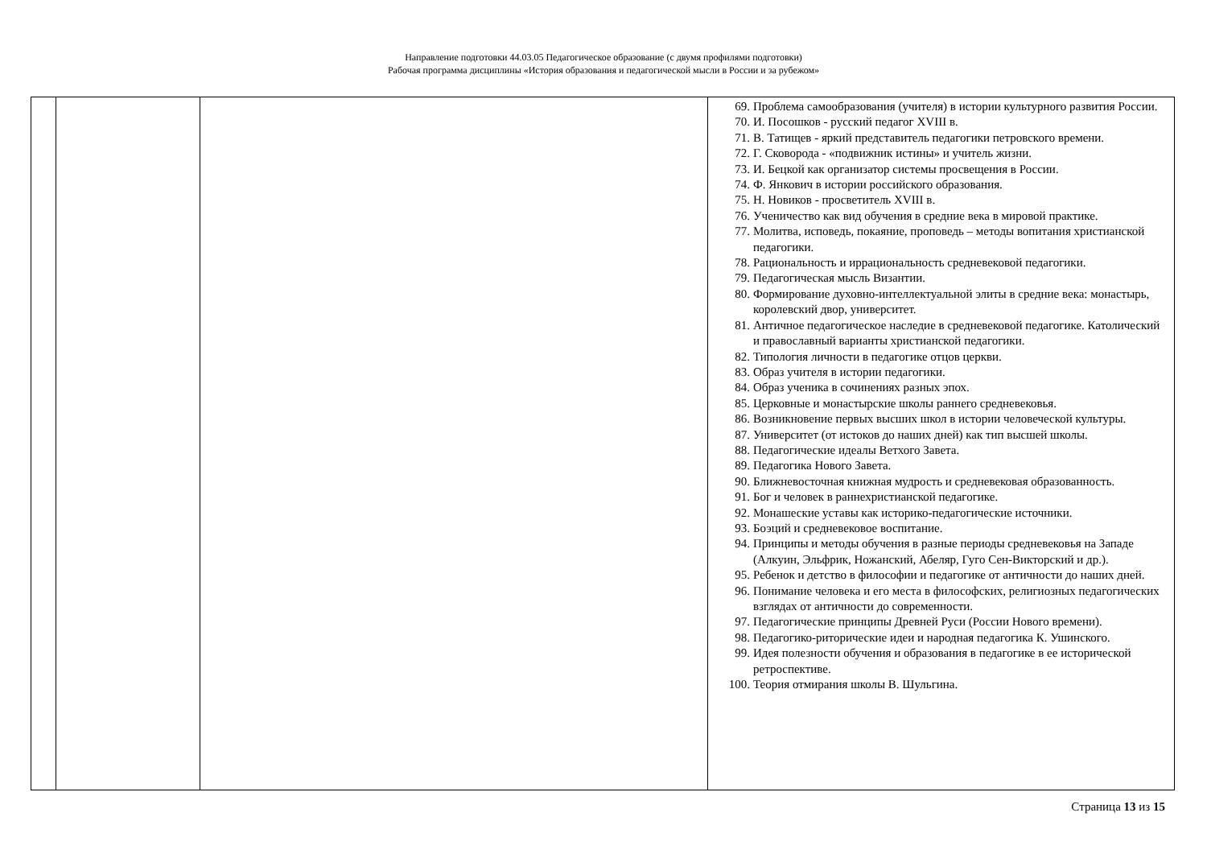Направление подготовки 44.03.05 Педагогическое образование (с двумя профилями подготовки)
Рабочая программа дисциплины «История образования и педагогической мысли в России и за рубежом»
| | | | 69. Проблема самообразования (учителя) в истории культурного развития России. 70. И. Посошков - русский педагог XVIII в. 71. В. Татищев - яркий представитель педагогики петровского времени. 72. Г. Сковорода - «подвижник истины» и учитель жизни. 73. И. Бецкой как организатор системы просвещения в России. 74. Ф. Янкович в истории российского образования. 75. Н. Новиков - просветитель XVIII в. 76. Ученичество как вид обучения в средние века в мировой практике. 77. Молитва, исповедь, покаяние, проповедь – методы вопитания христианской педагогики. 78. Рациональность и иррациональность средневековой педагогики. 79. Педагогическая мысль Византии. 80. Формирование духовно-интеллектуальной элиты в средние века: монастырь, королевский двор, университет. 81. Античное педагогическое наследие в средневековой педагогике. Католический и православный варианты христианской педагогики. 82. Типология личности в педагогике отцов церкви. 83. Образ учителя в истории педагогики. 84. Образ ученика в сочинениях разных эпох. 85. Церковные и монастырские школы раннего средневековья. 86. Возникновение первых высших школ в истории человеческой культуры. 87. Университет (от истоков до наших дней) как тип высшей школы. 88. Педагогические идеалы Ветхого Завета. 89. Педагогика Нового Завета. 90. Ближневосточная книжная мудрость и средневековая образованность. 91. Бог и человек в раннехристианской педагогике. 92. Монашеские уставы как историко-педагогические источники. 93. Боэций и средневековое воспитание. 94. Принципы и методы обучения в разные периоды средневековья на Западе (Алкуин, Эльфрик, Ножанский, Абеляр, Гуго Сен-Викторский и др.). 95. Ребенок и детство в философии и педагогике от античности до наших дней. 96. Понимание человека и его места в философских, религиозных педагогических взглядах от античности до современности. 97. Педагогические принципы Древней Руси (России Нового времени). 98. Педагогико-риторические идеи и народная педагогика К. Ушинского. 99. Идея полезности обучения и образования в педагогике в ее исторической ретроспективе. 100. Теория отмирания школы В. Шульгина. |
Страница 13 из 15